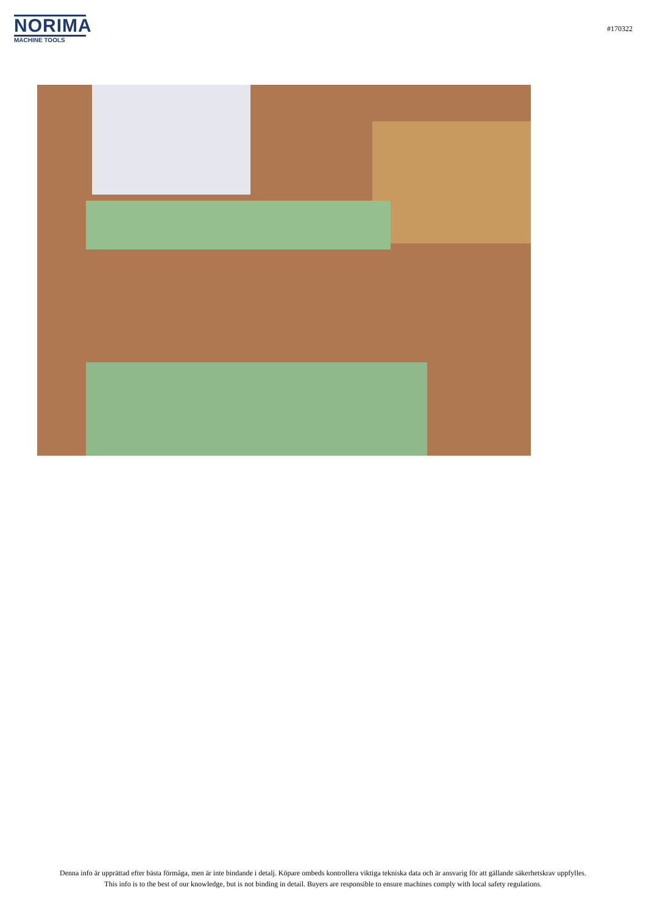NORIMA
MACHINE TOOLS
#170322
Denna info är upprättad efter bästa förmåga, men är inte bindande i detalj. Köpare ombeds kontrollera viktiga tekniska data och är ansvarig för att gällande säkerhetskrav uppfylles.
This info is to the best of our knowledge, but is not binding in detail. Buyers are responsible to ensure machines comply with local safety regulations.